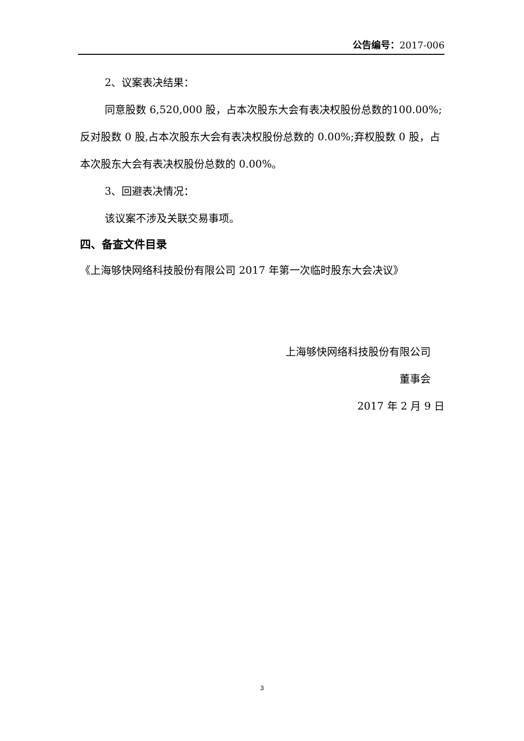公告编号：2017-006
2、议案表决结果：
同意股数 6,520,000 股，占本次股东大会有表决权股份总数的100.00%;反对股数 0 股,占本次股东大会有表决权股份总数的 0.00%;弃权股数 0 股，占本次股东大会有表决权股份总数的 0.00%。
3、回避表决情况：
该议案不涉及关联交易事项。
四、备查文件目录
《上海够快网络科技股份有限公司 2017 年第一次临时股东大会决议》
上海够快网络科技股份有限公司
董事会
2017 年 2 月 9 日
3